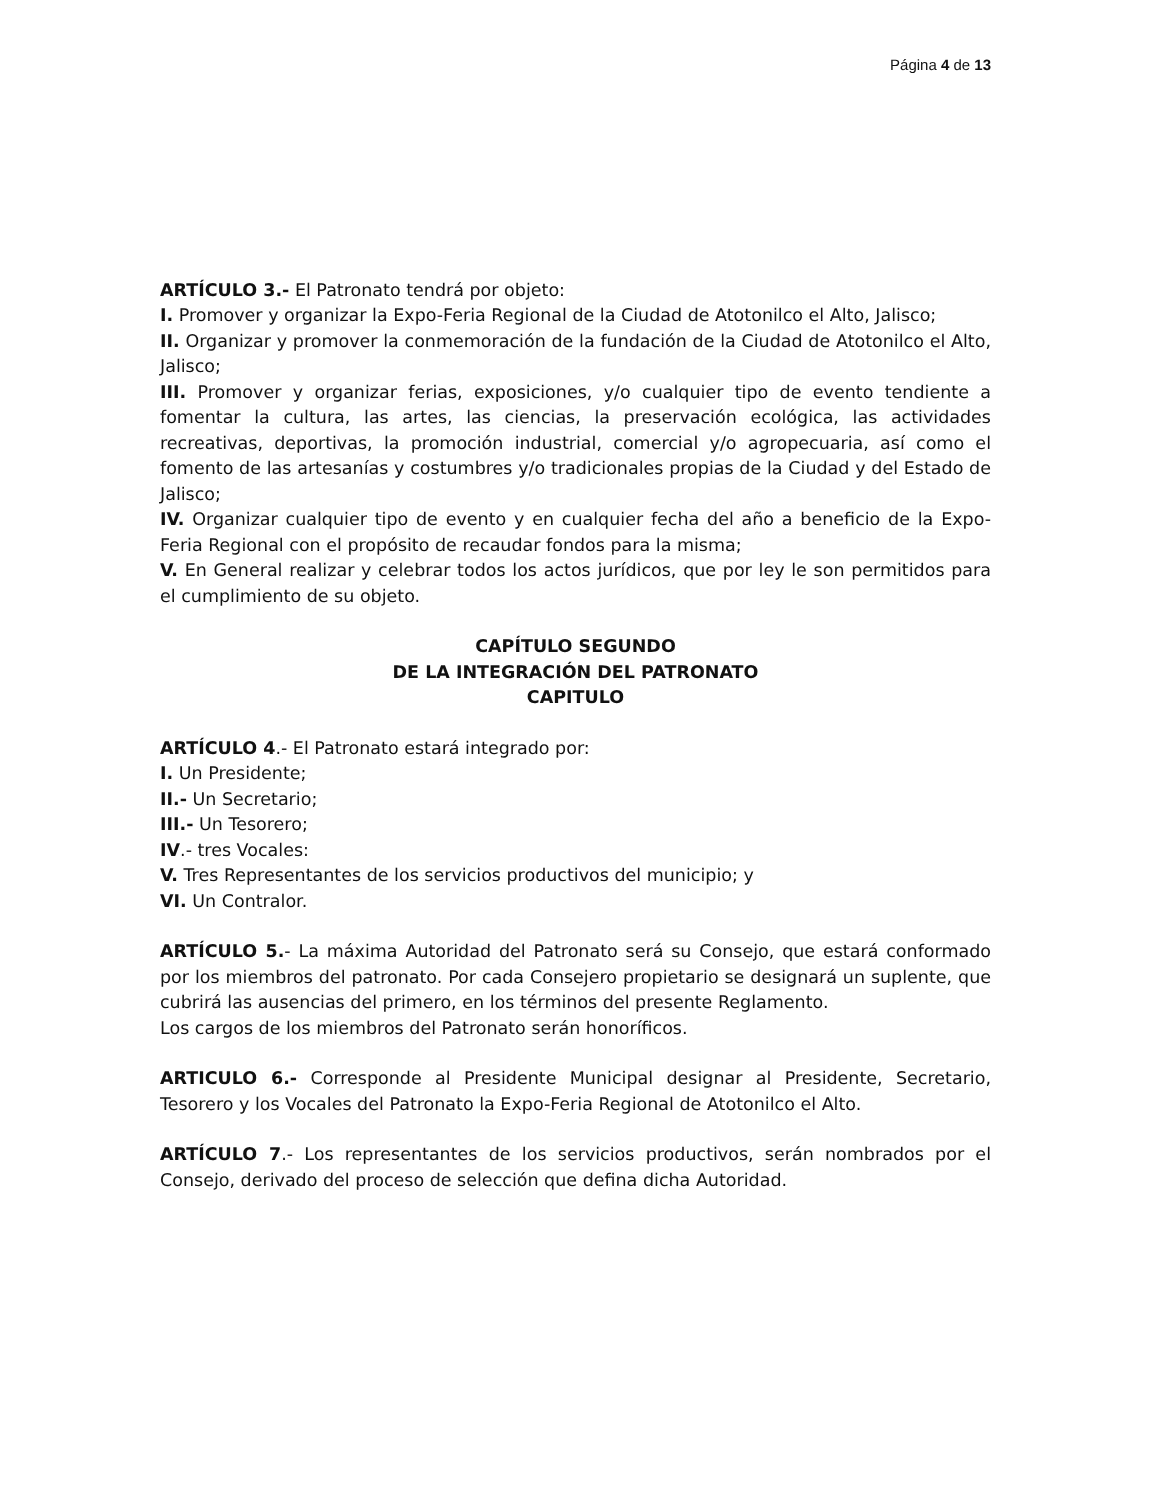Página 4 de 13
ARTÍCULO 3.- El Patronato tendrá por objeto:
I. Promover y organizar la Expo-Feria Regional de la Ciudad de Atotonilco el Alto, Jalisco;
II. Organizar y promover la conmemoración de la fundación de la Ciudad de Atotonilco el Alto, Jalisco;
III. Promover y organizar ferias, exposiciones, y/o cualquier tipo de evento tendiente a fomentar la cultura, las artes, las ciencias, la preservación ecológica, las actividades recreativas, deportivas, la promoción industrial, comercial y/o agropecuaria, así como el fomento de las artesanías y costumbres y/o tradicionales propias de la Ciudad y del Estado de Jalisco;
IV. Organizar cualquier tipo de evento y en cualquier fecha del año a beneficio de la Expo-Feria Regional con el propósito de recaudar fondos para la misma;
V. En General realizar y celebrar todos los actos jurídicos, que por ley le son permitidos para el cumplimiento de su objeto.
CAPÍTULO SEGUNDO
DE LA INTEGRACIÓN DEL PATRONATO
CAPITULO
ARTÍCULO 4.- El Patronato estará integrado por:
I. Un Presidente;
II.- Un Secretario;
III.- Un Tesorero;
IV.- tres Vocales:
V. Tres Representantes de los servicios productivos del municipio; y
VI. Un Contralor.
ARTÍCULO 5.- La máxima Autoridad del Patronato será su Consejo, que estará conformado por los miembros del patronato. Por cada Consejero propietario se designará un suplente, que cubrirá las ausencias del primero, en los términos del presente Reglamento.
Los cargos de los miembros del Patronato serán honoríficos.
ARTICULO 6.- Corresponde al Presidente Municipal designar al Presidente, Secretario, Tesorero y los Vocales del Patronato la Expo-Feria Regional de Atotonilco el Alto.
ARTÍCULO 7.- Los representantes de los servicios productivos, serán nombrados por el Consejo, derivado del proceso de selección que defina dicha Autoridad.